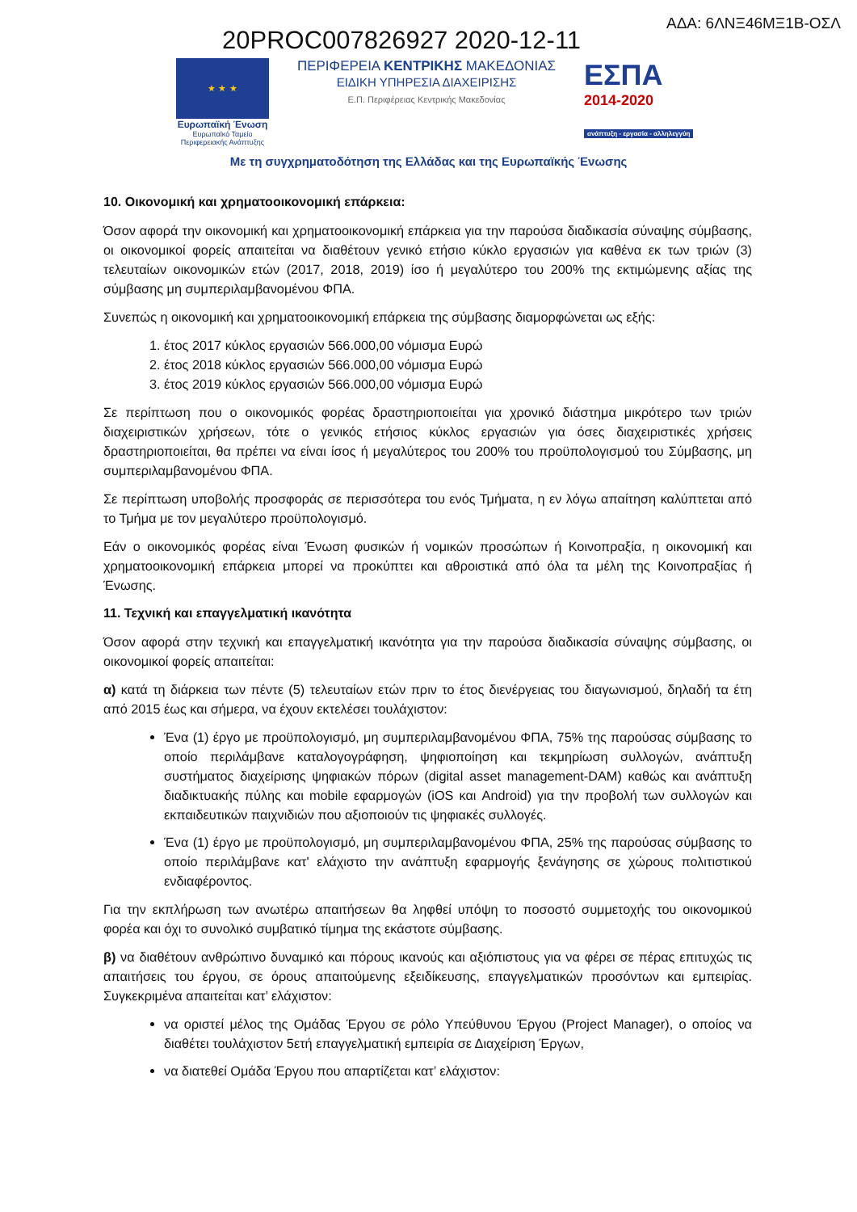20PROC007826927 2020-12-11
ΑΔΑ: 6ΛΝΞ46ΜΞ1Β-ΟΣΛ
★ ★ ★
Ευρωπαϊκή Ένωση
Ευρωπαϊκό Ταμείο
Περιφερειακής Ανάπτυξης
ΠΕΡΙΦΕΡΕΙΑ ΚΕΝΤΡΙΚΗΣ ΜΑΚΕΔΟΝΙΑΣ
ΕΙΔΙΚΗ ΥΠΗΡΕΣΙΑ ΔΙΑΧΕΙΡΙΣΗΣ
Ε.Π. Περιφέρειας Κεντρικής Μακεδονίας
ΕΣΠΑ
2014-2020
ανάπτυξη - εργασία - αλληλεγγύη
Με τη συγχρηματοδότηση της Ελλάδας και της Ευρωπαϊκής Ένωσης
10. Οικονομική και χρηματοοικονομική επάρκεια:
Όσον αφορά την οικονομική και χρηματοοικονομική επάρκεια για την παρούσα διαδικασία σύναψης σύμβασης, οι οικονομικοί φορείς απαιτείται να διαθέτουν γενικό ετήσιο κύκλο εργασιών για καθένα εκ των τριών (3) τελευταίων οικονομικών ετών (2017, 2018, 2019) ίσο ή μεγαλύτερο του 200% της εκτιμώμενης αξίας της σύμβασης μη συμπεριλαμβανομένου ΦΠΑ.
Συνεπώς η οικονομική και χρηματοοικονομική επάρκεια της σύμβασης διαμορφώνεται ως εξής:
1. έτος 2017 κύκλος εργασιών 566.000,00 νόμισμα Ευρώ
2. έτος 2018 κύκλος εργασιών 566.000,00 νόμισμα Ευρώ
3. έτος 2019 κύκλος εργασιών 566.000,00 νόμισμα Ευρώ
Σε περίπτωση που ο οικονομικός φορέας δραστηριοποιείται για χρονικό διάστημα μικρότερο των τριών διαχειριστικών χρήσεων, τότε ο γενικός ετήσιος κύκλος εργασιών για όσες διαχειριστικές χρήσεις δραστηριοποιείται, θα πρέπει να είναι ίσος ή μεγαλύτερος του 200% του προϋπολογισμού του Σύμβασης, μη συμπεριλαμβανομένου ΦΠΑ.
Σε περίπτωση υποβολής προσφοράς σε περισσότερα του ενός Τμήματα, η εν λόγω απαίτηση καλύπτεται από το Τμήμα με τον μεγαλύτερο προϋπολογισμό.
Εάν ο οικονομικός φορέας είναι Ένωση φυσικών ή νομικών προσώπων ή Κοινοπραξία, η οικονομική και χρηματοοικονομική επάρκεια μπορεί να προκύπτει και αθροιστικά από όλα τα μέλη της Κοινοπραξίας ή Ένωσης.
11. Τεχνική και επαγγελματική ικανότητα
Όσον αφορά στην τεχνική και επαγγελματική ικανότητα για την παρούσα διαδικασία σύναψης σύμβασης, οι οικονομικοί φορείς απαιτείται:
α) κατά τη διάρκεια των πέντε (5) τελευταίων ετών πριν το έτος διενέργειας του διαγωνισμού, δηλαδή τα έτη από 2015 έως και σήμερα, να έχουν εκτελέσει τουλάχιστον:
Ένα (1) έργο με προϋπολογισμό, μη συμπεριλαμβανομένου ΦΠΑ, 75% της παρούσας σύμβασης το οποίο περιλάμβανε καταλογογράφηση, ψηφιοποίηση και τεκμηρίωση συλλογών, ανάπτυξη συστήματος διαχείρισης ψηφιακών πόρων (digital asset management-DAM) καθώς και ανάπτυξη διαδικτυακής πύλης και mobile εφαρμογών (iOS και Android) για την προβολή των συλλογών και εκπαιδευτικών παιχνιδιών που αξιοποιούν τις ψηφιακές συλλογές.
Ένα (1) έργο με προϋπολογισμό, μη συμπεριλαμβανομένου ΦΠΑ, 25% της παρούσας σύμβασης το οποίο περιλάμβανε κατ' ελάχιστο την ανάπτυξη εφαρμογής ξενάγησης σε χώρους πολιτιστικού ενδιαφέροντος.
Για την εκπλήρωση των ανωτέρω απαιτήσεων θα ληφθεί υπόψη το ποσοστό συμμετοχής του οικονομικού φορέα και όχι το συνολικό συμβατικό τίμημα της εκάστοτε σύμβασης.
β) να διαθέτουν ανθρώπινο δυναμικό και πόρους ικανούς και αξιόπιστους για να φέρει σε πέρας επιτυχώς τις απαιτήσεις του έργου, σε όρους απαιτούμενης εξειδίκευσης, επαγγελματικών προσόντων και εμπειρίας. Συγκεκριμένα απαιτείται κατ’ ελάχιστον:
να οριστεί μέλος της Ομάδας Έργου σε ρόλο Υπεύθυνου Έργου (Project Manager), ο οποίος να διαθέτει τουλάχιστον 5ετή επαγγελματική εμπειρία σε Διαχείριση Έργων,
να διατεθεί Ομάδα Έργου που απαρτίζεται κατ’ ελάχιστον: